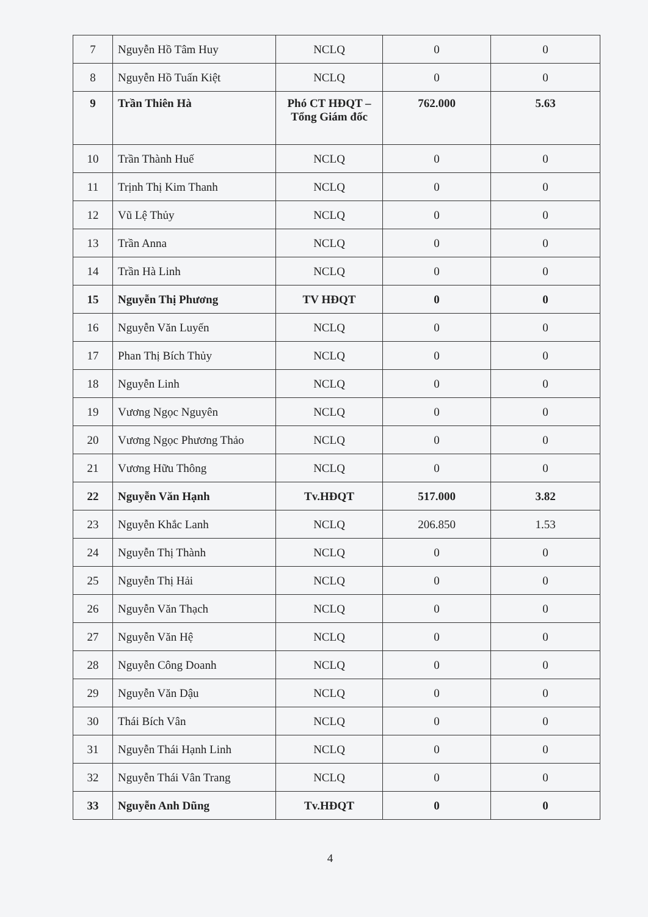| 7 | Nguyễn Hồ Tâm Huy | NCLQ | 0 | 0 |
| 8 | Nguyễn Hồ Tuấn Kiệt | NCLQ | 0 | 0 |
| 9 | Trần Thiên Hà | Phó CT HĐQT – Tổng Giám đốc | 762.000 | 5.63 |
| 10 | Trần Thành Huế | NCLQ | 0 | 0 |
| 11 | Trịnh Thị Kim Thanh | NCLQ | 0 | 0 |
| 12 | Vũ Lệ Thủy | NCLQ | 0 | 0 |
| 13 | Trần Anna | NCLQ | 0 | 0 |
| 14 | Trần Hà Linh | NCLQ | 0 | 0 |
| 15 | Nguyễn Thị Phương | TV HĐQT | 0 | 0 |
| 16 | Nguyễn Văn Luyến | NCLQ | 0 | 0 |
| 17 | Phan Thị Bích Thủy | NCLQ | 0 | 0 |
| 18 | Nguyễn Linh | NCLQ | 0 | 0 |
| 19 | Vương Ngọc Nguyên | NCLQ | 0 | 0 |
| 20 | Vương Ngọc Phương Thảo | NCLQ | 0 | 0 |
| 21 | Vương Hữu Thông | NCLQ | 0 | 0 |
| 22 | Nguyễn Văn Hạnh | Tv.HĐQT | 517.000 | 3.82 |
| 23 | Nguyễn Khắc Lanh | NCLQ | 206.850 | 1.53 |
| 24 | Nguyễn Thị Thành | NCLQ | 0 | 0 |
| 25 | Nguyễn Thị Hải | NCLQ | 0 | 0 |
| 26 | Nguyễn Văn Thạch | NCLQ | 0 | 0 |
| 27 | Nguyễn Văn Hệ | NCLQ | 0 | 0 |
| 28 | Nguyễn Công Doanh | NCLQ | 0 | 0 |
| 29 | Nguyễn Văn Dậu | NCLQ | 0 | 0 |
| 30 | Thái Bích Vân | NCLQ | 0 | 0 |
| 31 | Nguyễn Thái Hạnh Linh | NCLQ | 0 | 0 |
| 32 | Nguyễn Thái Vân Trang | NCLQ | 0 | 0 |
| 33 | Nguyễn Anh Dũng | Tv.HĐQT | 0 | 0 |
4